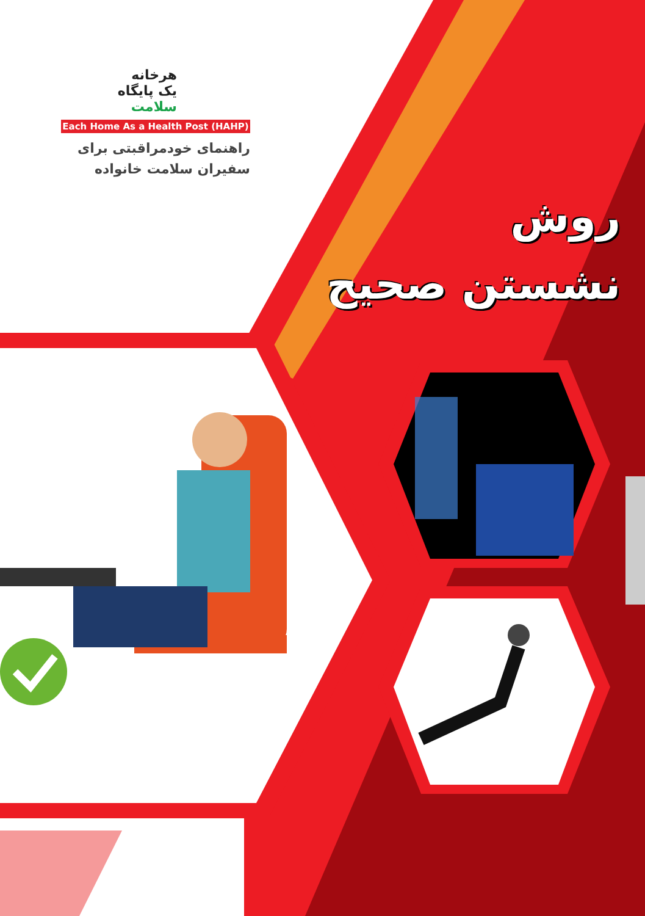هرخانه
یک پایگاه
سلامت
Each Home As a Health Post (HAHP)
راهنمای خودمراقبتی برای
سفیران سلامت خانواده
روش
نشستن صحیح